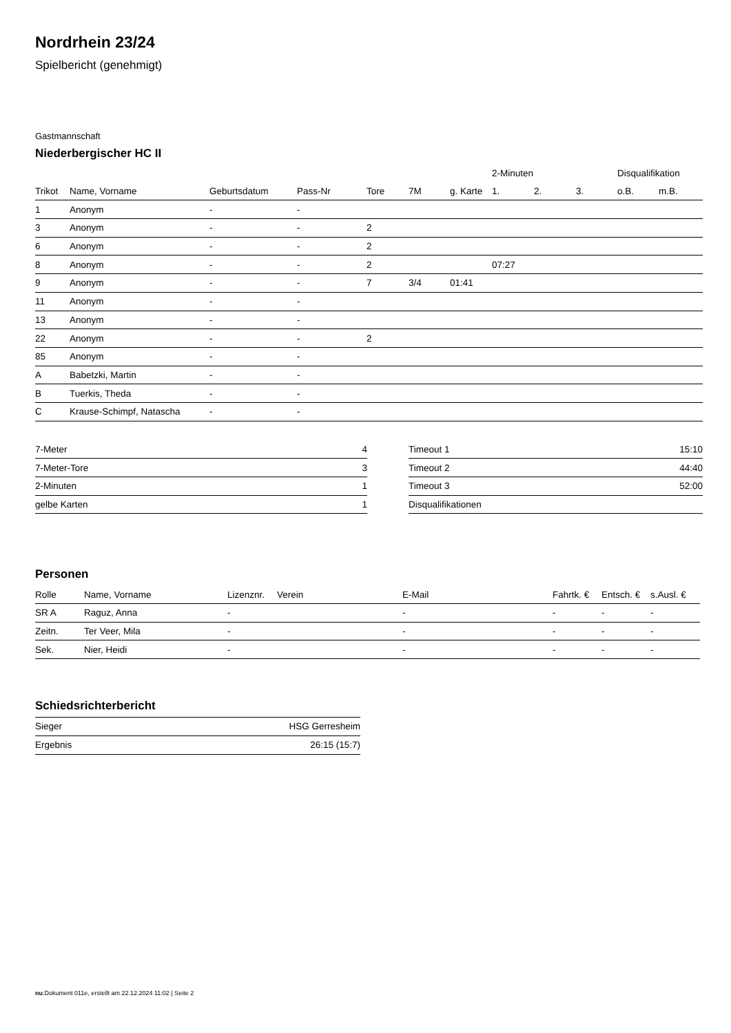Nordrhein 23/24
Spielbericht (genehmigt)
Gastmannschaft
Niederbergischer HC II
| | | | | | | | 2-Minuten | | | Disqualifikation | |
| --- | --- | --- | --- | --- | --- | --- | --- | --- | --- | --- | --- |
| Trikot | Name, Vorname | Geburtsdatum | Pass-Nr | Tore | 7M | g. Karte | 1. | 2. | 3. | o.B. | m.B. |
| 1 | Anonym | - | - | | | | | | | | |
| 3 | Anonym | - | - | 2 | | | | | | | |
| 6 | Anonym | - | - | 2 | | | | | | | |
| 8 | Anonym | - | - | 2 | | | 07:27 | | | | |
| 9 | Anonym | - | - | 7 | 3/4 | 01:41 | | | | | |
| 11 | Anonym | - | - | | | | | | | | |
| 13 | Anonym | - | - | | | | | | | | |
| 22 | Anonym | - | - | 2 | | | | | | | |
| 85 | Anonym | - | - | | | | | | | | |
| A | Babetzki, Martin | - | - | | | | | | | | |
| B | Tuerkis, Theda | - | - | | | | | | | | |
| C | Krause-Schimpf, Natascha | - | - | | | | | | | | |
| 7-Meter | 4 |
| 7-Meter-Tore | 3 |
| 2-Minuten | 1 |
| gelbe Karten | 1 |
| Timeout 1 | 15:10 |
| Timeout 2 | 44:40 |
| Timeout 3 | 52:00 |
| Disqualifikationen | |
Personen
| Rolle | Name, Vorname | Lizenznr. | Verein | E-Mail | Fahrtk. € | Entsch. € | s.Ausl. € |
| --- | --- | --- | --- | --- | --- | --- | --- |
| SR A | Raguz, Anna | - | | - | - | - | - |
| Zeitn. | Ter Veer, Mila | - | | - | - | - | - |
| Sek. | Nier, Heidi | - | | - | - | - | - |
Schiedsrichterbericht
| Sieger | HSG Gerresheim |
| Ergebnis | 26:15 (15:7) |
nu.Dokument 011e, erstellt am 22.12.2024 11:02 | Seite 2